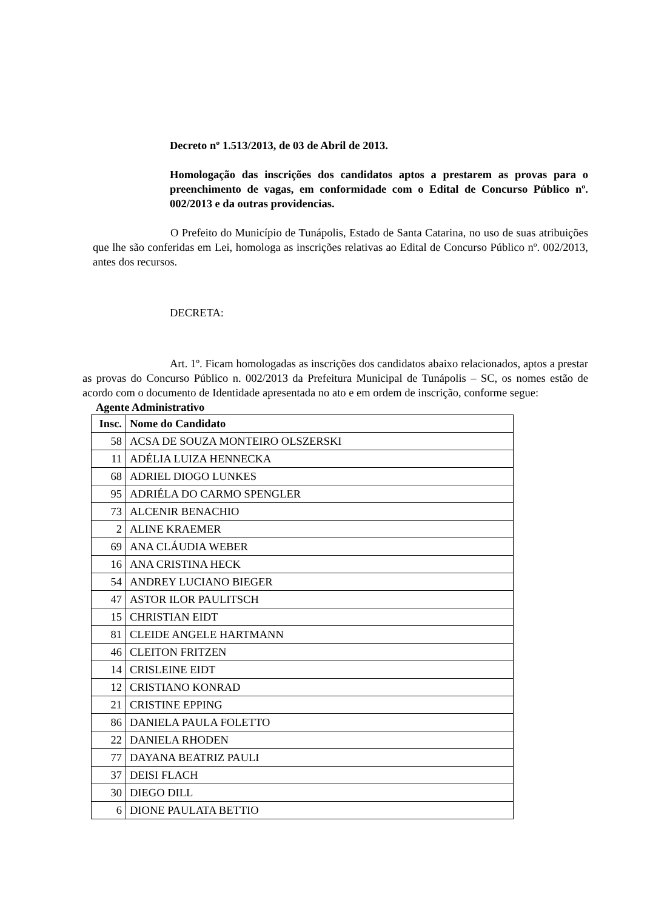Decreto nº 1.513/2013, de 03 de Abril de 2013.
Homologação das inscrições dos candidatos aptos a prestarem as provas para o preenchimento de vagas, em conformidade com o Edital de Concurso Público nº. 002/2013 e da outras providencias.
O Prefeito do Município de Tunápolis, Estado de Santa Catarina, no uso de suas atribuições que lhe são conferidas em Lei, homologa as inscrições relativas ao Edital de Concurso Público nº. 002/2013, antes dos recursos.
DECRETA:
Art. 1º. Ficam homologadas as inscrições dos candidatos abaixo relacionados, aptos a prestar as provas do Concurso Público n. 002/2013 da Prefeitura Municipal de Tunápolis – SC, os nomes estão de acordo com o documento de Identidade apresentada no ato e em ordem de inscrição, conforme segue:
Agente Administrativo
| Insc. | Nome do Candidato |
| --- | --- |
| 58 | ACSA DE SOUZA MONTEIRO OLSZERSKI |
| 11 | ADÉLIA LUIZA HENNECKA |
| 68 | ADRIEL DIOGO LUNKES |
| 95 | ADRIÉLA DO CARMO SPENGLER |
| 73 | ALCENIR BENACHIO |
| 2 | ALINE KRAEMER |
| 69 | ANA CLÁUDIA WEBER |
| 16 | ANA CRISTINA HECK |
| 54 | ANDREY LUCIANO BIEGER |
| 47 | ASTOR ILOR PAULITSCH |
| 15 | CHRISTIAN EIDT |
| 81 | CLEIDE ANGELE HARTMANN |
| 46 | CLEITON FRITZEN |
| 14 | CRISLEINE EIDT |
| 12 | CRISTIANO KONRAD |
| 21 | CRISTINE EPPING |
| 86 | DANIELA PAULA FOLETTO |
| 22 | DANIELA RHODEN |
| 77 | DAYANA BEATRIZ PAULI |
| 37 | DEISI FLACH |
| 30 | DIEGO DILL |
| 6 | DIONE PAULATA BETTIO |